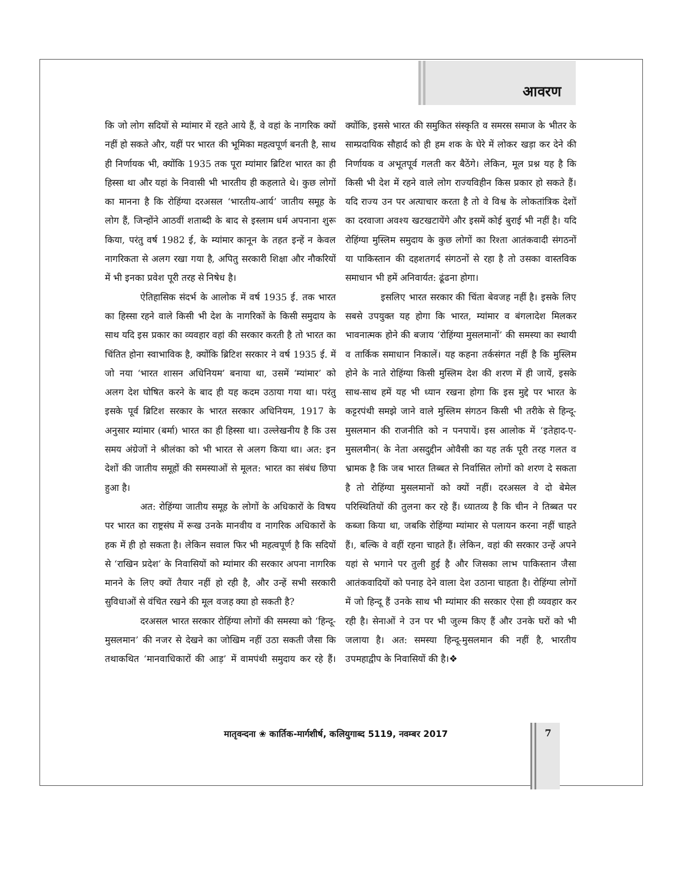आवरण
कि जो लोग सदियों से म्यांमार में रहते आये हैं, वे वहां के नागरिक क्यों नहीं हो सकते और, यहीं पर भारत की भूमिका महत्वपूर्ण बनती है, साथ ही निर्णायक भी, क्योंकि 1935 तक पूरा म्यांमार ब्रिटिश भारत का ही हिस्सा था और यहां के निवासी भी भारतीय ही कहलाते थे। कुछ लोगों का मानना है कि रोहिंग्या दरअसल ‘भारतीय-आर्य’ जातीय समूह के लोग हैं, जिन्होंने आठवीं शताब्दी के बाद से इस्लाम धर्म अपनाना शुरू किया, परंतु वर्ष 1982 ई, के म्यांमार कानून के तहत इन्हें न केवल नागरिकता से अलग रखा गया है, अपितु सरकारी शिक्षा और नौकरियों में भी इनका प्रवेश पूरी तरह से निषेध है।
ऐतिहासिक संदर्भ के आलोक में वर्ष 1935 ई. तक भारत का हिस्सा रहने वाले किसी भी देश के नागरिकों के किसी समुदाय के साथ यदि इस प्रकार का व्यवहार वहां की सरकार करती है तो भारत का चिंतित होना स्वाभाविक है, क्योंकि ब्रिटिश सरकार ने वर्ष 1935 ई. में जो नया ‘भारत शासन अधिनियम’ बनाया था, उसमें ‘म्यांमार’ को अलग देश घोषित करने के बाद ही यह कदम उठाया गया था। परंतु इसके पूर्व ब्रिटिश सरकार के भारत सरकार अधिनियम, 1917 के अनुसार म्यांमार (बर्मा) भारत का ही हिस्सा था। उल्लेखनीय है कि उस समय अंग्रेजों ने श्रीलंका को भी भारत से अलग किया था। अत: इन देशों की जातीय समूहों की समस्याओं से मूलत: भारत का संबंध छिपा हुआ है।
अत: रोहिंग्या जातीय समूह के लोगों के अधिकारों के विषय पर भारत का राष्ट्रसंघ में रूख उनके मानवीय व नागरिक अधिकारों के हक में ही हो सकता है। लेकिन सवाल फिर भी महत्वपूर्ण है कि सदियों से ‘राखिन प्रदेश’ के निवासियों को म्यांमार की सरकार अपना नागरिक मानने के लिए क्यों तैयार नहीं हो रही है, और उन्हें सभी सरकारी सुविधाओं से वंचित रखने की मूल वजह क्या हो सकती है?
दरअसल भारत सरकार रोहिंग्या लोगों की समस्या को ‘हिन्दू-मुसलमान’ की नजर से देखने का जोखिम नहीं उठा सकती जैसा कि तथाकथित ‘मानवाधिकारों की आड़’ में वामपंथी समुदाय कर रहे हैं। क्योंकि, इससे भारत की समुकित संस्कृति व समरस समाज के भीतर के साम्प्रदायिक सौहार्द को ही हम शक के घेरे में लोकर खड़ा कर देने की निर्णायक व अभूतपूर्व गलती कर बैठेंगे। लेकिन, मूल प्रश्न यह है कि किसी भी देश में रहने वाले लोग राज्यविहीन किस प्रकार हो सकते हैं। यदि राज्य उन पर अत्याचार करता है तो वे विश्व के लोकतांत्रिक देशों का दरवाजा अवश्य खटखटायेंगे और इसमें कोई बुराई भी नहीं है। यदि रोहिंग्या मुस्लिम समुदाय के कुछ लोगों का रिश्ता आतंकवादी संगठनों या पाकिस्तान की दहशतगर्द संगठनों से रहा है तो उसका वास्तविक समाधान भी हमें अनिवार्यत: ढूंढना होगा।
इसलिए भारत सरकार की चिंता बेवजह नहीं है। इसके लिए सबसे उपयुक्त यह होगा कि भारत, म्यांमार व बंगलादेश मिलकर भावनात्मक होने की बजाय ‘रोहिंग्या मुसलमानों’ की समस्या का स्थायी व तार्किक समाधान निकालें। यह कहना तर्कसंगत नहीं है कि मुस्लिम होने के नाते रोहिंग्या किसी मुस्लिम देश की शरण में ही जायें, इसके साथ-साथ हमें यह भी ध्यान रखना होगा कि इस मुद्दे पर भारत के कट्टरपंथी समझे जाने वाले मुस्लिम संगठन किसी भी तरीके से हिन्दू-मुसलमान की राजनीति को न पनपायें। इस आलोक में ‘इतेहाद-ए-मुसलमीन( के नेता असदुद्दीन ओवैसी का यह तर्क पूरी तरह गलत व भ्रामक है कि जब भारत तिब्बत से निर्वासित लोगों को शरण दे सकता है तो रोहिंग्या मुसलमानों को क्यों नहीं। दरअसल वे दो बेमेल परिस्थितियों की तुलना कर रहे हैं। ध्यातव्य है कि चीन ने तिब्बत पर कब्जा किया था, जबकि रोहिंग्या म्यांमार से पलायन करना नहीं चाहते हैं।, बल्कि वे वहीं रहना चाहते हैं। लेकिन, वहां की सरकार उन्हें अपने यहां से भगाने पर तुली हुई है और जिसका लाभ पाकिस्तान जैसा आतंकवादियों को पनाह देने वाला देश उठाना चाहता है। रोहिंग्या लोगों में जो हिन्दू हैं उनके साथ भी म्यांमार की सरकार ऐसा ही व्यवहार कर रही है। सेनाओं ने उन पर भी जुल्म किए हैं और उनके घरों को भी जलाया है। अत: समस्या हिन्दू-मुसलमान की नहीं है, भारतीय उपमहाद्वीप के निवासियों की है।❖
मातृवन्दना ❀ कार्तिक-मार्गशीर्ष, कलियुगाब्द 5119, नवम्बर 2017 7